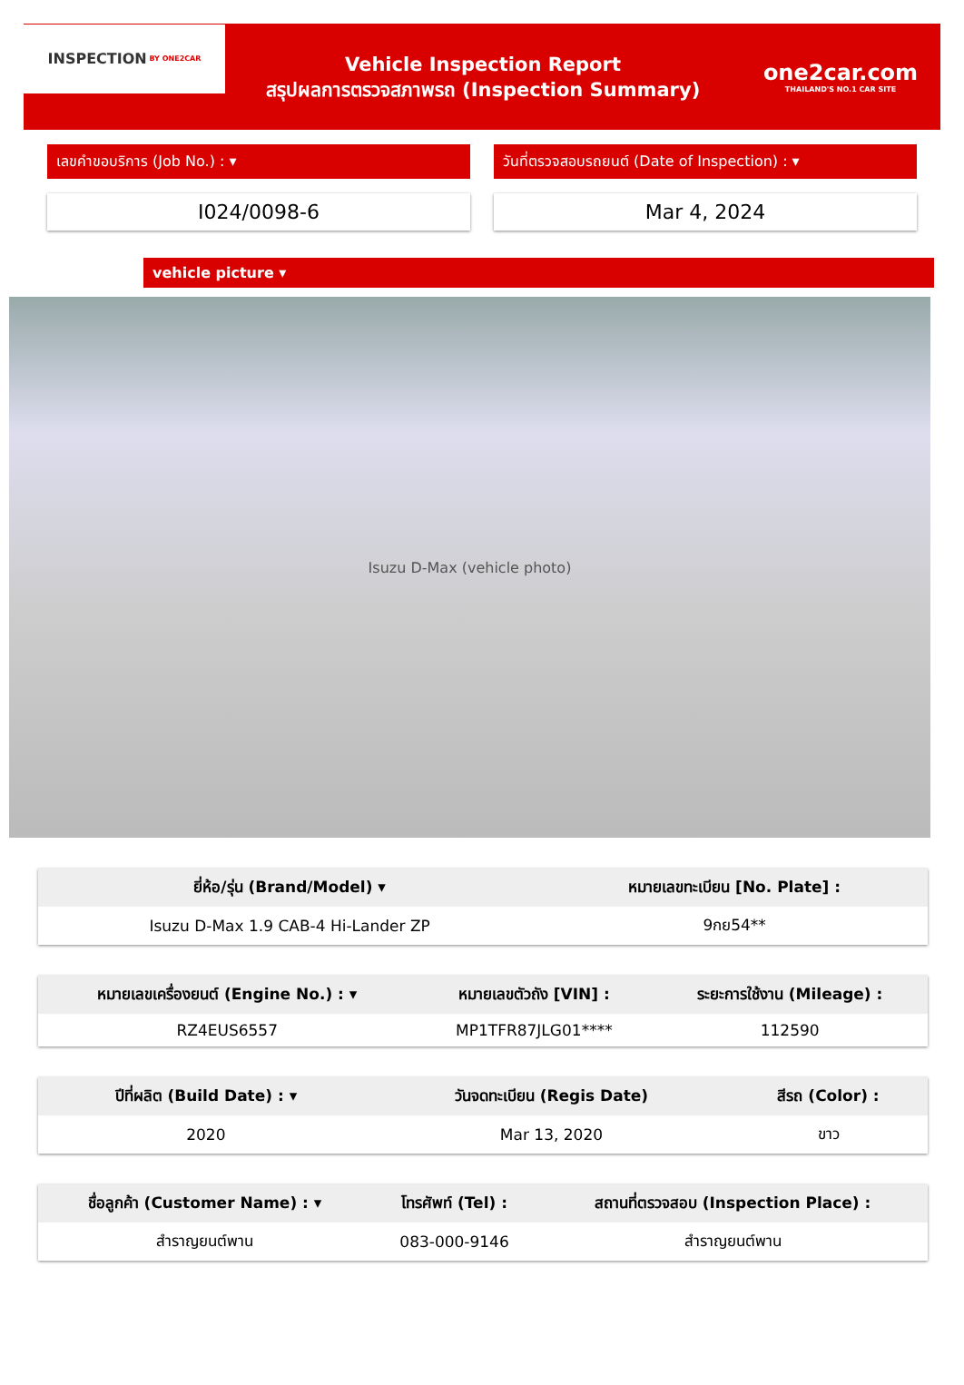INSPECTION BY ONE2CAR
Vehicle Inspection Report
สรุปผลการตรวจสภาพรถ (Inspection Summary)
one2car.com
THAILAND'S NO.1 CAR SITE
เลขคำขอบริการ (Job No.) : ▾ วันที่ตรวจสอบรถยนต์ (Date of Inspection) : ▾
I024/0098-6 Mar 4, 2024
vehicle picture ▾
Isuzu D-Max (vehicle photo)
| ยี่ห้อ/รุ่น (Brand/Model) ▾ | หมายเลขทะเบียน [No. Plate] : |
| --- | --- |
| Isuzu D-Max 1.9 CAB-4 Hi-Lander ZP | 9กย54** |
| หมายเลขเครื่องยนต์ (Engine No.) : ▾ | หมายเลขตัวถัง [VIN] : | ระยะการใช้งาน (Mileage) : |
| --- | --- | --- |
| RZ4EUS6557 | MP1TFR87JLG01**** | 112590 |
| ปีที่ผลิต (Build Date) : ▾ | วันจดทะเบียน (Regis Date) | สีรถ (Color) : |
| --- | --- | --- |
| 2020 | Mar 13, 2020 | ขาว |
| ชื่อลูกค้า (Customer Name) : ▾ | โทรศัพท์ (Tel) : | สถานที่ตรวจสอบ (Inspection Place) : |
| --- | --- | --- |
| สำราญยนต์พาน | 083-000-9146 | สำราญยนต์พาน |